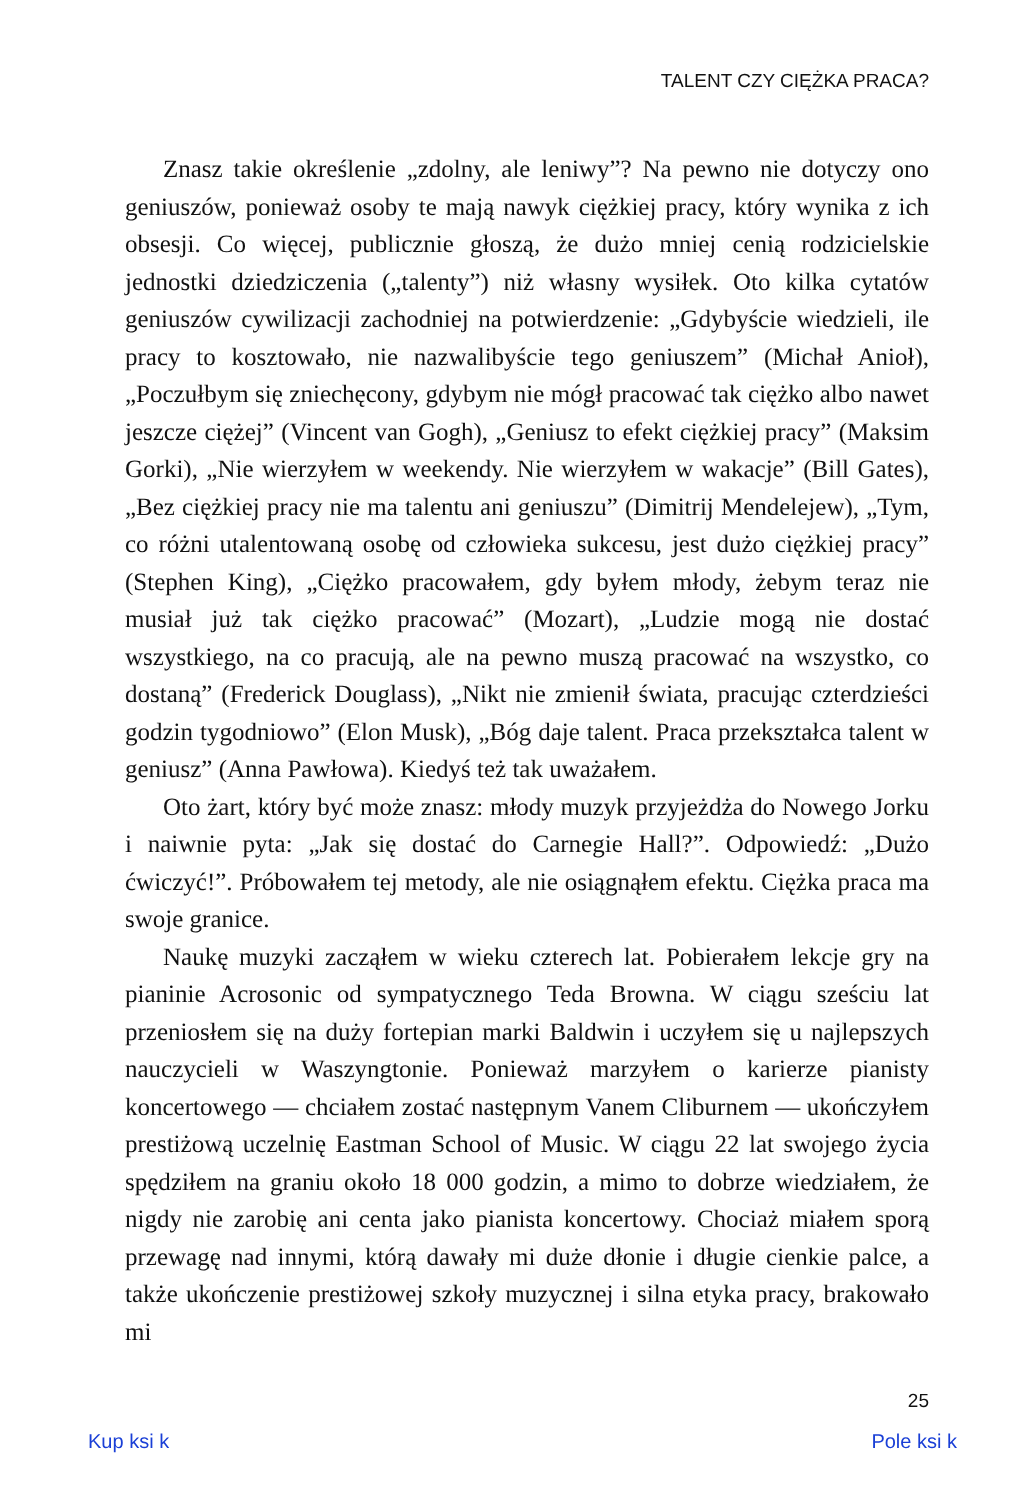TALENT CZY CIĘŻKA PRACA?
Znasz takie określenie „zdolny, ale leniwy”? Na pewno nie dotyczy ono geniuszów, ponieważ osoby te mają nawyk ciężkiej pracy, który wynika z ich obsesji. Co więcej, publicznie głoszą, że dużo mniej cenią rodzicielskie jednostki dziedziczenia („talenty”) niż własny wysiłek. Oto kilka cytatów geniuszów cywilizacji zachodniej na potwierdzenie: „Gdybyście wiedzieli, ile pracy to kosztowało, nie nazwalibyście tego geniuszem” (Michał Anioł), „Poczułbym się zniechęcony, gdybym nie mógł pracować tak ciężko albo nawet jeszcze ciężej” (Vincent van Gogh), „Geniusz to efekt ciężkiej pracy” (Maksim Gorki), „Nie wierzyłem w weekendy. Nie wierzyłem w wakacje” (Bill Gates), „Bez ciężkiej pracy nie ma talentu ani geniuszu” (Dimitrij Mendelejew), „Tym, co różni utalentowaną osobę od człowieka sukcesu, jest dużo ciężkiej pracy” (Stephen King), „Ciężko pracowałem, gdy byłem młody, żebym teraz nie musiał już tak ciężko pracować” (Mozart), „Ludzie mogą nie dostać wszystkiego, na co pracują, ale na pewno muszą pracować na wszystko, co dostaną” (Frederick Douglass), „Nikt nie zmienił świata, pracując czterdzieści godzin tygodniowo” (Elon Musk), „Bóg daje talent. Praca przekształca talent w geniusz” (Anna Pawłowa). Kiedyś też tak uważałem.
Oto żart, który być może znasz: młody muzyk przyjeżdża do Nowego Jorku i naiwnie pyta: „Jak się dostać do Carnegie Hall?”. Odpowiedź: „Dużo ćwiczyć!”. Próbowałem tej metody, ale nie osiągnąłem efektu. Ciężka praca ma swoje granice.
Naukę muzyki zacząłem w wieku czterech lat. Pobierałem lekcje gry na pianinie Acrosonic od sympatycznego Teda Browna. W ciągu sześciu lat przeniosłem się na duży fortepian marki Baldwin i uczyłem się u najlepszych nauczycieli w Waszyngtonie. Ponieważ marzyłem o karierze pianisty koncertowego — chciałem zostać następnym Vanem Cliburnem — ukończyłem prestiżową uczelnię Eastman School of Music. W ciągu 22 lat swojego życia spędziłem na graniu około 18 000 godzin, a mimo to dobrze wiedziałem, że nigdy nie zarobię ani centa jako pianista koncertowy. Chociaż miałem sporą przewagę nad innymi, którą dawały mi duże dłonie i długie cienkie palce, a także ukończenie prestiżowej szkoły muzycznej i silna etyka pracy, brakowało mi
25
Kup ksi k Pole ksi k